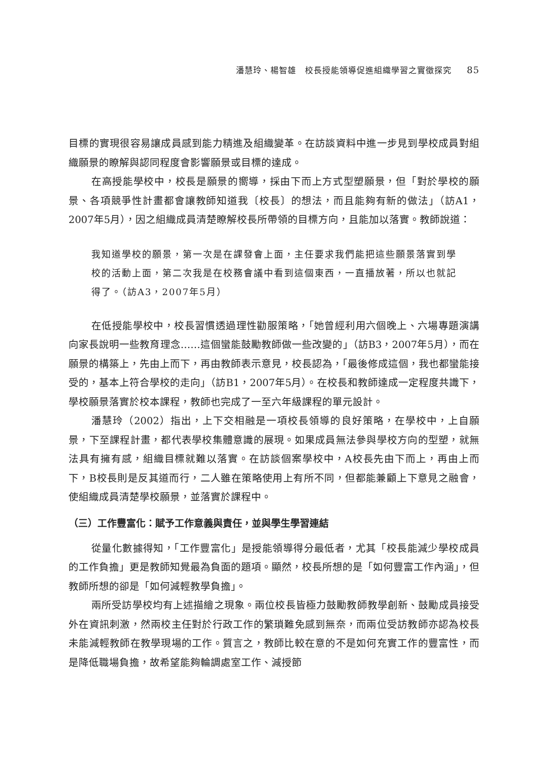潘慧玲、楊智雄　校長授能領導促進組織學習之實徵探究 85
目標的實現很容易讓成員感到能力精進及組織變革。在訪談資料中進一步見到學校成員對組織願景的瞭解與認同程度會影響願景或目標的達成。
在高授能學校中，校長是願景的嚮導，採由下而上方式型塑願景，但「對於學校的願景、各項競爭性計畫都會讓教師知道我〔校長〕的想法，而且能夠有新的做法」（訪A1，2007年5月），因之組織成員清楚瞭解校長所帶領的目標方向，且能加以落實。教師說道：
我知道學校的願景，第一次是在課發會上面，主任要求我們能把這些願景落實到學校的活動上面，第二次我是在校務會議中看到這個東西，一直播放著，所以也就記得了。（訪A3，2007年5月）
在低授能學校中，校長習慣透過理性勸服策略，「她曾經利用六個晚上、六場專題演講向家長說明一些教育理念……這個蠻能鼓勵教師做一些改變的」（訪B3，2007年5月），而在願景的構築上，先由上而下，再由教師表示意見，校長認為，「最後修成這個，我也都蠻能接受的，基本上符合學校的走向」（訪B1，2007年5月）。在校長和教師達成一定程度共識下，學校願景落實於校本課程，教師也完成了一至六年級課程的單元設計。
潘慧玲（2002）指出，上下交相融是一項校長領導的良好策略，在學校中，上自願景，下至課程計畫，都代表學校集體意識的展現。如果成員無法參與學校方向的型塑，就無法具有擁有感，組織目標就難以落實。在訪談個案學校中，A校長先由下而上，再由上而下，B校長則是反其道而行，二人雖在策略使用上有所不同，但都能兼顧上下意見之融會，使組織成員清楚學校願景，並落實於課程中。
（三）工作豐富化：賦予工作意義與責任，並與學生學習連結
從量化數據得知，「工作豐富化」是授能領導得分最低者，尤其「校長能減少學校成員的工作負擔」更是教師知覺最為負面的題項。顯然，校長所想的是「如何豐富工作內涵」，但教師所想的卻是「如何減輕教學負擔」。
兩所受訪學校均有上述描繪之現象。兩位校長皆極力鼓勵教師教學創新、鼓勵成員接受外在資訊刺激，然兩校主任對於行政工作的繁瑣難免感到無奈，而兩位受訪教師亦認為校長未能減輕教師在教學現場的工作。質言之，教師比較在意的不是如何充實工作的豐富性，而是降低職場負擔，故希望能夠輪調處室工作、減授節